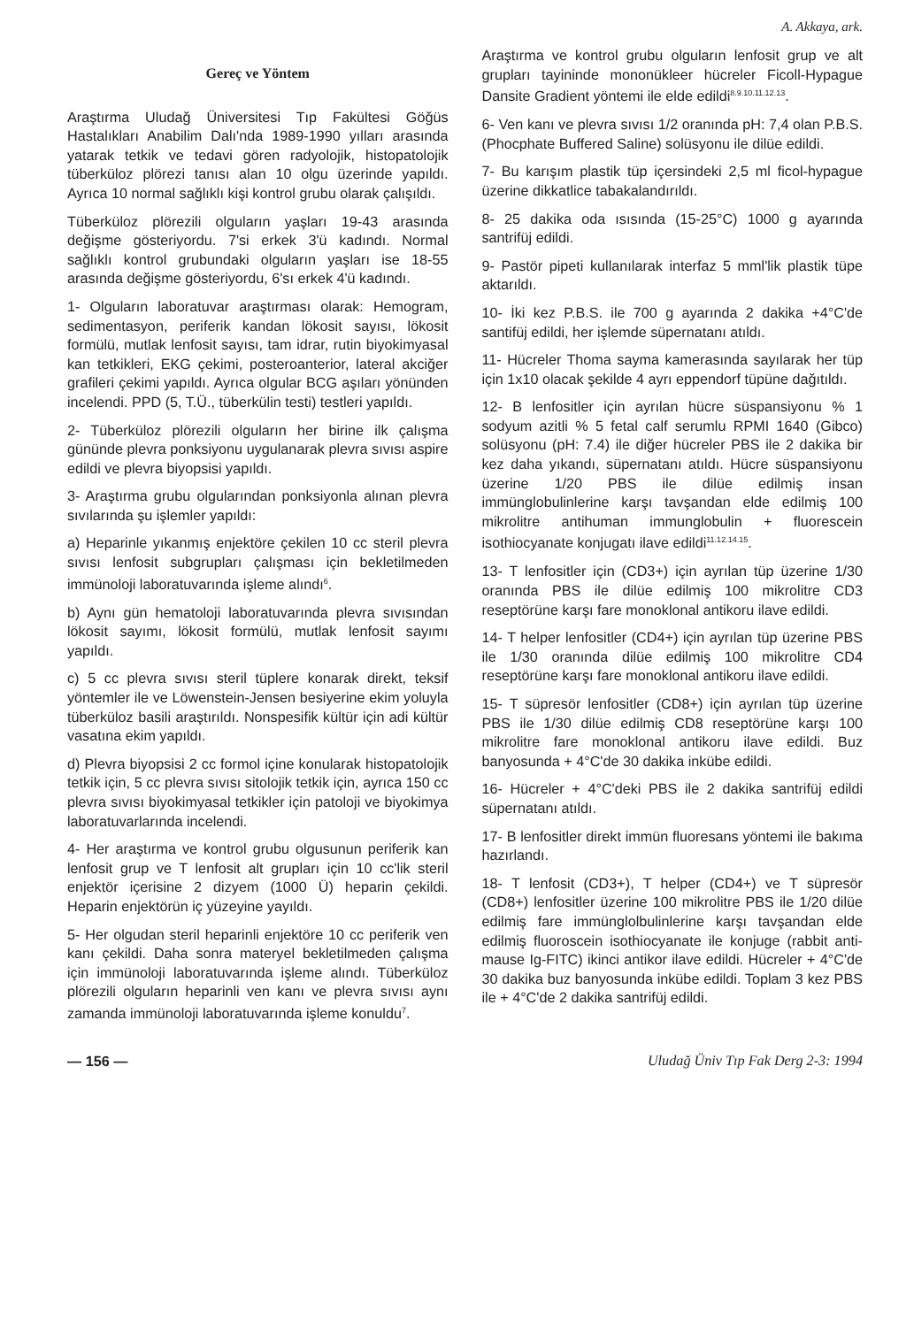A. Akkaya, ark.
Gereç ve Yöntem
Araştırma Uludağ Üniversitesi Tıp Fakültesi Göğüs Hastalıkları Anabilim Dalı'nda 1989-1990 yılları arasında yatarak tetkik ve tedavi gören radyolojik, histopatolojik tüberküloz plörezi tanısı alan 10 olgu üzerinde yapıldı. Ayrıca 10 normal sağlıklı kişi kontrol grubu olarak çalışıldı.
Tüberküloz plörezili olguların yaşları 19-43 arasında değişme gösteriyordu. 7'si erkek 3'ü kadındı. Normal sağlıklı kontrol grubundaki olguların yaşları ise 18-55 arasında değişme gösteriyordu, 6'sı erkek 4'ü kadındı.
1- Olguların laboratuvar araştırması olarak: Hemogram, sedimentasyon, periferik kandan lökosit sayısı, lökosit formülü, mutlak lenfosit sayısı, tam idrar, rutin biyokimyasal kan tetkikleri, EKG çekimi, posteroanterior, lateral akciğer grafileri çekimi yapıldı. Ayrıca olgular BCG aşıları yönünden incelendi. PPD (5, T.Ü., tüberkülin testi) testleri yapıldı.
2- Tüberküloz plörezili olguların her birine ilk çalışma gününde plevra ponksiyonu uygulanarak plevra sıvısı aspire edildi ve plevra biyopsisi yapıldı.
3- Araştırma grubu olgularından ponksiyonla alınan plevra sıvılarında şu işlemler yapıldı:
a) Heparinle yıkanmış enjektöre çekilen 10 cc steril plevra sıvısı lenfosit subgrupları çalışması için bekletilmeden immünoloji laboratuvarında işleme alındı<sup>6</sup>.
b) Aynı gün hematoloji laboratuvarında plevra sıvısından lökosit sayımı, lökosit formülü, mutlak lenfosit sayımı yapıldı.
c) 5 cc plevra sıvısı steril tüplere konarak direkt, teksif yöntemler ile ve Löwenstein-Jensen besiyerine ekim yoluyla tüberküloz basili araştırıldı. Nonspesifik kültür için adi kültür vasatına ekim yapıldı.
d) Plevra biyopsisi 2 cc formol içine konularak histopatolojik tetkik için, 5 cc plevra sıvısı sitolojik tetkik için, ayrıca 150 cc plevra sıvısı biyokimyasal tetkikler için patoloji ve biyokimya laboratuvarlarında incelendi.
4- Her araştırma ve kontrol grubu olgusunun periferik kan lenfosit grup ve T lenfosit alt grupları için 10 cc'lik steril enjektör içerisine 2 dizyem (1000 Ü) heparin çekildi. Heparin enjektörün iç yüzeyine yayıldı.
5- Her olgudan steril heparinli enjektöre 10 cc periferik ven kanı çekildi. Daha sonra materyel bekletilmeden çalışma için immünoloji laboratuvarında işleme alındı. Tüberküloz plörezili olguların heparinli ven kanı ve plevra sıvısı aynı zamanda immünoloji laboratuvarında işleme konuldu<sup>7</sup>.
Araştırma ve kontrol grubu olguların lenfosit grup ve alt grupları tayininde mononükleer hücreler Ficoll-Hypague Dansite Gradient yöntemi ile elde edildi<sup>8.9.10.11.12.13</sup>.
6- Ven kanı ve plevra sıvısı 1/2 oranında pH: 7,4 olan P.B.S. (Phocphate Buffered Saline) solüsyonu ile dilüe edildi.
7- Bu karışım plastik tüp içersindeki 2,5 ml ficol-hypague üzerine dikkatlice tabakalandırıldı.
8- 25 dakika oda ısısında (15-25°C) 1000 g ayarında santrifüj edildi.
9- Pastör pipeti kullanılarak interfaz 5 mml'lik plastik tüpe aktarıldı.
10- İki kez P.B.S. ile 700 g ayarında 2 dakika +4°C'de santifüj edildi, her işlemde süpernatanı atıldı.
11- Hücreler Thoma sayma kamerasında sayılarak her tüp için 1x10 olacak şekilde 4 ayrı eppendorf tüpüne dağıtıldı.
12- B lenfositler için ayrılan hücre süspansiyonu % 1 sodyum azitli % 5 fetal calf serumlu RPMI 1640 (Gibco) solüsyonu (pH: 7.4) ile diğer hücreler PBS ile 2 dakika bir kez daha yıkandı, süpernatanı atıldı. Hücre süspansiyonu üzerine 1/20 PBS ile dilüe edilmiş insan immünglobulinlerine karşı tavşandan elde edilmiş 100 mikrolitre antihuman immunglobulin + fluorescein isothiocyanate konjugatı ilave edildi<sup>11.12.14.15</sup>.
13- T lenfositler için (CD3+) için ayrılan tüp üzerine 1/30 oranında PBS ile dilüe edilmiş 100 mikrolitre CD3 reseptörüne karşı fare monoklonal antikoru ilave edildi.
14- T helper lenfositler (CD4+) için ayrılan tüp üzerine PBS ile 1/30 oranında dilüe edilmiş 100 mikrolitre CD4 reseptörüne karşı fare monoklonal antikoru ilave edildi.
15- T süpresör lenfositler (CD8+) için ayrılan tüp üzerine PBS ile 1/30 dilüe edilmiş CD8 reseptörüne karşı 100 mikrolitre fare monoklonal antikoru ilave edildi. Buz banyosunda + 4°C'de 30 dakika inkübe edildi.
16- Hücreler + 4°C'deki PBS ile 2 dakika santrifüj edildi süpernatanı atıldı.
17- B lenfositler direkt immün fluoresans yöntemi ile bakıma hazırlandı.
18- T lenfosit (CD3+), T helper (CD4+) ve T süpresör (CD8+) lenfositler üzerine 100 mikrolitre PBS ile 1/20 dilüe edilmiş fare immünglolbulinlerine karşı tavşandan elde edilmiş fluoroscein isothiocyanate ile konjuge (rabbit anti-mause Ig-FITC) ikinci antikor ilave edildi. Hücreler + 4°C'de 30 dakika buz banyosunda inkübe edildi. Toplam 3 kez PBS ile + 4°C'de 2 dakika santrifüj edildi.
— 156 — Uludağ Üniv Tıp Fak Derg 2-3: 1994